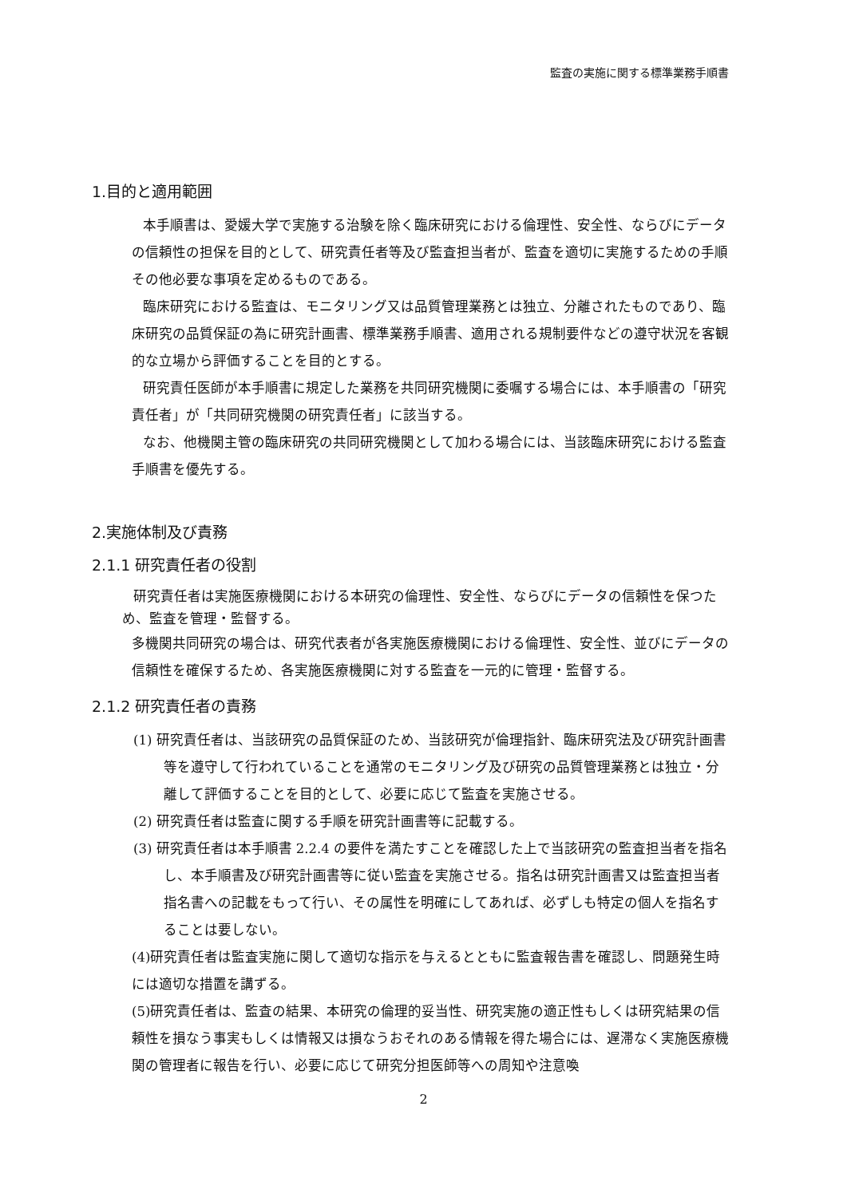監査の実施に関する標準業務手順書
1.目的と適用範囲
本手順書は、愛媛大学で実施する治験を除く臨床研究における倫理性、安全性、ならびにデータの信頼性の担保を目的として、研究責任者等及び監査担当者が、監査を適切に実施するための手順その他必要な事項を定めるものである。
臨床研究における監査は、モニタリング又は品質管理業務とは独立、分離されたものであり、臨床研究の品質保証の為に研究計画書、標準業務手順書、適用される規制要件などの遵守状況を客観的な立場から評価することを目的とする。
研究責任医師が本手順書に規定した業務を共同研究機関に委嘱する場合には、本手順書の「研究責任者」が「共同研究機関の研究責任者」に該当する。
なお、他機関主管の臨床研究の共同研究機関として加わる場合には、当該臨床研究における監査手順書を優先する。
2.実施体制及び責務
2.1.1 研究責任者の役割
研究責任者は実施医療機関における本研究の倫理性、安全性、ならびにデータの信頼性を保つため、監査を管理・監督する。
多機関共同研究の場合は、研究代表者が各実施医療機関における倫理性、安全性、並びにデータの信頼性を確保するため、各実施医療機関に対する監査を一元的に管理・監督する。
2.1.2 研究責任者の責務
(1) 研究責任者は、当該研究の品質保証のため、当該研究が倫理指針、臨床研究法及び研究計画書等を遵守して行われていることを通常のモニタリング及び研究の品質管理業務とは独立・分離して評価することを目的として、必要に応じて監査を実施させる。
(2) 研究責任者は監査に関する手順を研究計画書等に記載する。
(3) 研究責任者は本手順書 2.2.4 の要件を満たすことを確認した上で当該研究の監査担当者を指名し、本手順書及び研究計画書等に従い監査を実施させる。指名は研究計画書又は監査担当者指名書への記載をもって行い、その属性を明確にしてあれば、必ずしも特定の個人を指名することは要しない。
(4)研究責任者は監査実施に関して適切な指示を与えるとともに監査報告書を確認し、問題発生時には適切な措置を講ずる。
(5)研究責任者は、監査の結果、本研究の倫理的妥当性、研究実施の適正性もしくは研究結果の信頼性を損なう事実もしくは情報又は損なうおそれのある情報を得た場合には、遅滞なく実施医療機関の管理者に報告を行い、必要に応じて研究分担医師等への周知や注意喚
2